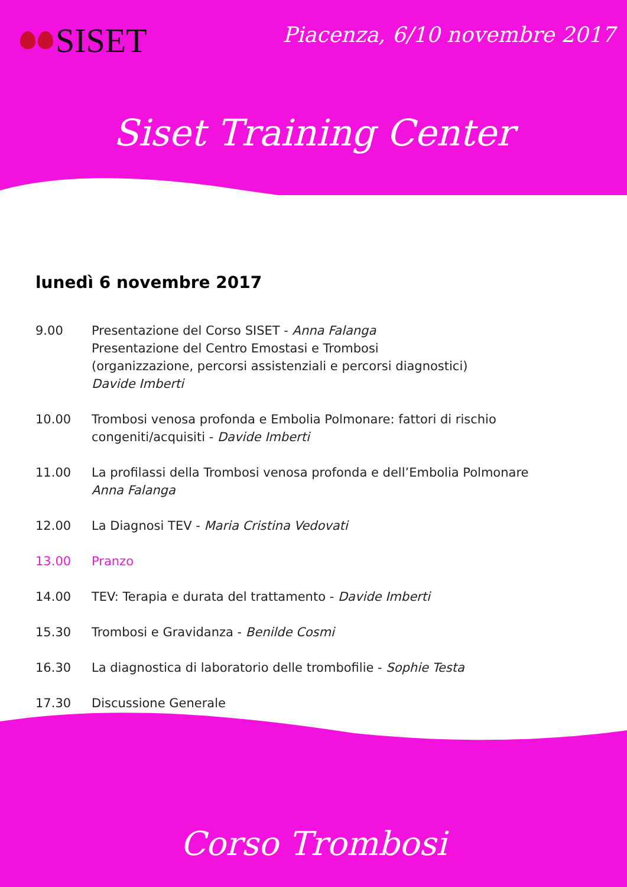SISET
Piacenza, 6/10 novembre 2017
Siset Training Center
lunedì 6 novembre 2017
9.00 Presentazione del Corso SISET - Anna Falanga
Presentazione del Centro Emostasi e Trombosi
(organizzazione, percorsi assistenziali e percorsi diagnostici)
Davide Imberti
10.00 Trombosi venosa profonda e Embolia Polmonare: fattori di rischio
congeniti/acquisiti - Davide Imberti
11.00 La profilassi della Trombosi venosa profonda e dell’Embolia Polmonare
Anna Falanga
12.00 La Diagnosi TEV - Maria Cristina Vedovati
13.00 Pranzo
14.00 TEV: Terapia e durata del trattamento - Davide Imberti
15.30 Trombosi e Gravidanza - Benilde Cosmi
16.30 La diagnostica di laboratorio delle trombofilie - Sophie Testa
17.30 Discussione Generale
Corso Trombosi